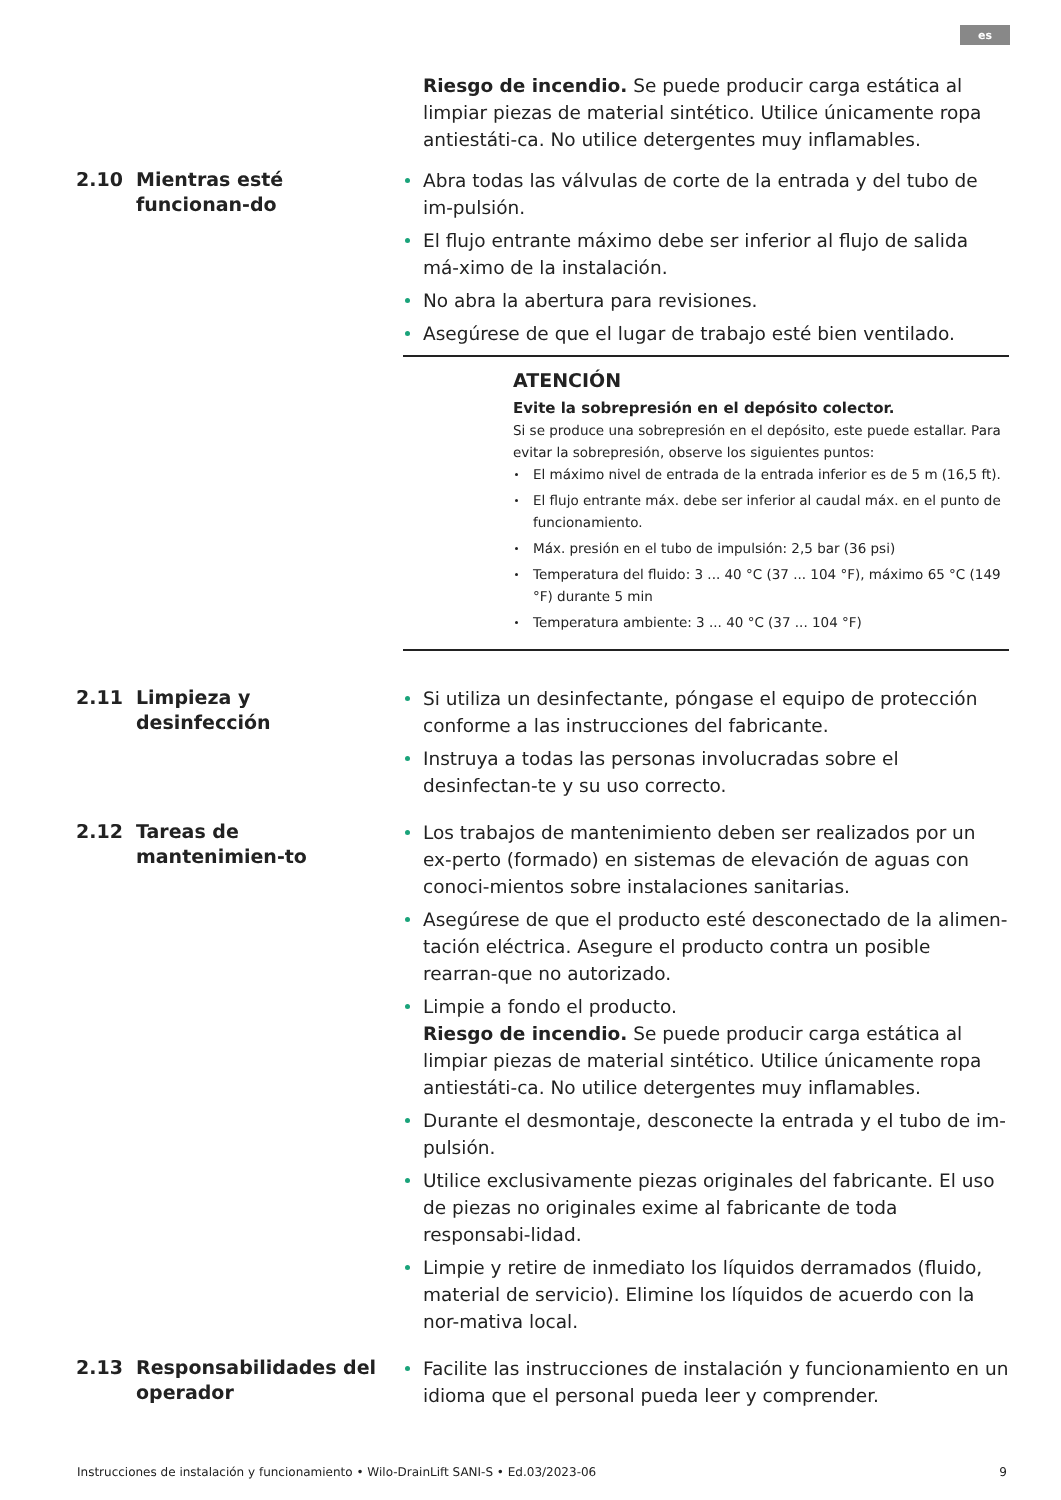es
Riesgo de incendio. Se puede producir carga estática al limpiar piezas de material sintético. Utilice únicamente ropa antiestáti-ca. No utilice detergentes muy inflamables.
2.10 Mientras esté funcionan-do
Abra todas las válvulas de corte de la entrada y del tubo de im-pulsión.
El flujo entrante máximo debe ser inferior al flujo de salida má-ximo de la instalación.
No abra la abertura para revisiones.
Asegúrese de que el lugar de trabajo esté bien ventilado.
ATENCIÓN
Evite la sobrepresión en el depósito colector.
Si se produce una sobrepresión en el depósito, este puede estallar. Para evitar la sobrepresión, observe los siguientes puntos:
El máximo nivel de entrada de la entrada inferior es de 5 m (16,5 ft).
El flujo entrante máx. debe ser inferior al caudal máx. en el punto de funcionamiento.
Máx. presión en el tubo de impulsión: 2,5 bar (36 psi)
Temperatura del fluido: 3 ... 40 °C (37 ... 104 °F), máximo 65 °C (149 °F) durante 5 min
Temperatura ambiente: 3 ... 40 °C (37 ... 104 °F)
2.11 Limpieza y desinfección
Si utiliza un desinfectante, póngase el equipo de protección conforme a las instrucciones del fabricante.
Instruya a todas las personas involucradas sobre el desinfectan-te y su uso correcto.
2.12 Tareas de mantenimien-to
Los trabajos de mantenimiento deben ser realizados por un ex-perto (formado) en sistemas de elevación de aguas con conoci-mientos sobre instalaciones sanitarias.
Asegúrese de que el producto esté desconectado de la alimen-tación eléctrica. Asegure el producto contra un posible rearran-que no autorizado.
Limpie a fondo el producto.
Riesgo de incendio. Se puede producir carga estática al limpiar piezas de material sintético. Utilice únicamente ropa antiestáti-ca. No utilice detergentes muy inflamables.
Durante el desmontaje, desconecte la entrada y el tubo de im-pulsión.
Utilice exclusivamente piezas originales del fabricante. El uso de piezas no originales exime al fabricante de toda responsabi-lidad.
Limpie y retire de inmediato los líquidos derramados (fluido, material de servicio). Elimine los líquidos de acuerdo con la nor-mativa local.
2.13 Responsabilidades del operador
Facilite las instrucciones de instalación y funcionamiento en un idioma que el personal pueda leer y comprender.
Instrucciones de instalación y funcionamiento • Wilo-DrainLift SANI-S • Ed.03/2023-06 9